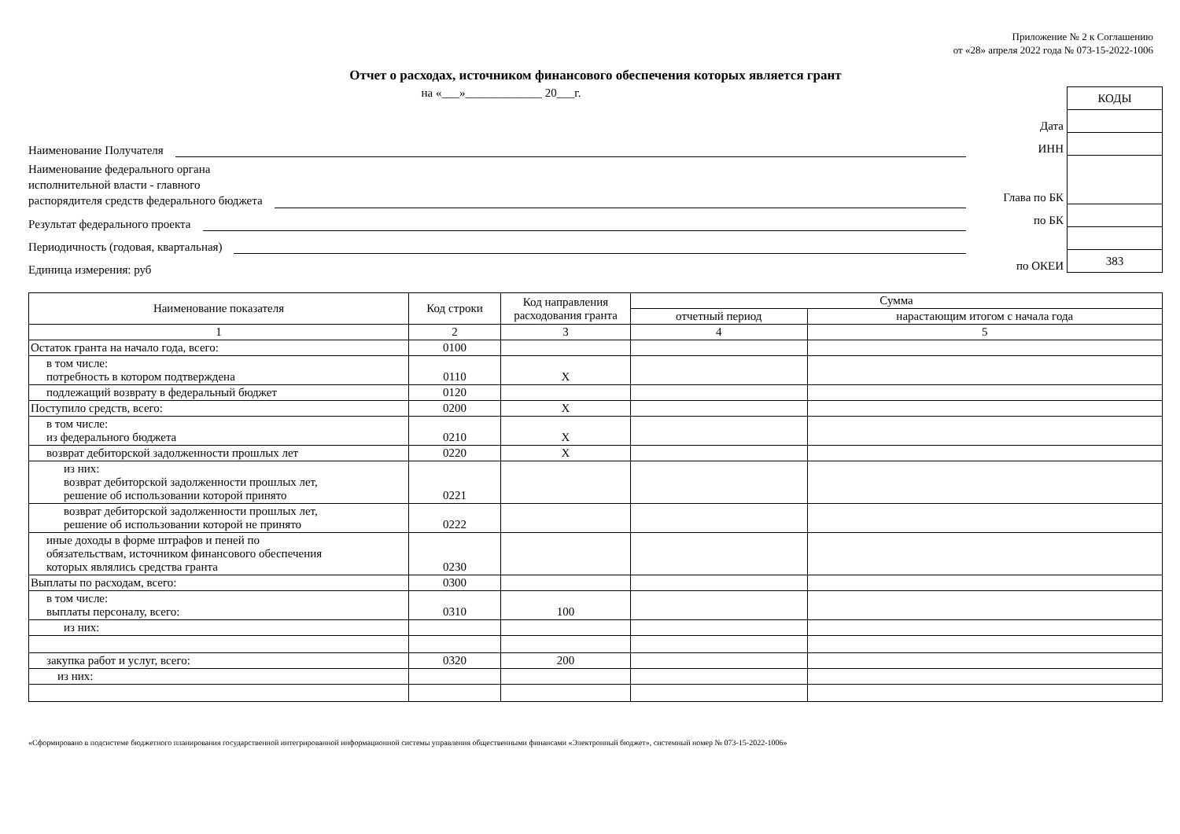Приложение № 2 к Соглашению
от «28» апреля 2022 года № 073-15-2022-1006
Отчет о расходах, источником финансового обеспечения которых является грант
на «___»_____________ 20___г.
Наименование Получателя
Наименование федерального органа
исполнительной власти - главного
распорядителя средств федерального бюджета
Результат федерального проекта
Периодичность (годовая, квартальная)
Единица измерения: руб
| | КОДЫ |
| Дата | |
| ИНН | |
| Глава по БК | |
| по БК | |
| по ОКЕИ | 383 |
| Наименование показателя | Код строки | Код направления расходования гранта | Сумма | |
| --- | --- | --- | --- | --- |
| | | | отчетный период | нарастающим итогом с начала года |
| 1 | 2 | 3 | 4 | 5 |
| Остаток гранта на начало года, всего: | 0100 | | | |
| в том числе: потребность в котором подтверждена | 0110 | X | | |
| подлежащий возврату в федеральный бюджет | 0120 | | | |
| Поступило средств, всего: | 0200 | X | | |
| в том числе: из федерального бюджета | 0210 | X | | |
| возврат дебиторской задолженности прошлых лет | 0220 | X | | |
| из них: возврат дебиторской задолженности прошлых лет, решение об использовании которой принято | 0221 | | | |
| возврат дебиторской задолженности прошлых лет, решение об использовании которой не принято | 0222 | | | |
| иные доходы в форме штрафов и пеней по обязательствам, источником финансового обеспечения которых являлись средства гранта | 0230 | | | |
| Выплаты по расходам, всего: | 0300 | | | |
| в том числе: выплаты персоналу, всего: | 0310 | 100 | | |
| из них: | | | | |
| закупка работ и услуг, всего: | 0320 | 200 | | |
| из них: | | | | |
«Сформировано в подсистеме бюджетного планирования государственной интегрированной информационной системы управления общественными финансами «Электронный бюджет», системный номер № 073-15-2022-1006»